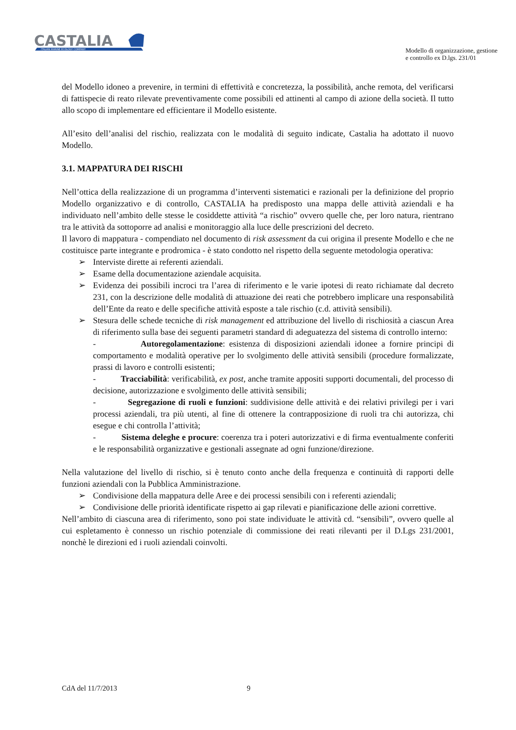CASTALIA
ITALIAN MARINE ECOLOGY COMPANY
Modello di organizzazione, gestione
e controllo ex D.lgs. 231/01
del Modello idoneo a prevenire, in termini di effettività e concretezza, la possibilità, anche remota, del verificarsi di fattispecie di reato rilevate preventivamente come possibili ed attinenti al campo di azione della società. Il tutto allo scopo di implementare ed efficientare il Modello esistente.
All’esito dell’analisi del rischio, realizzata con le modalità di seguito indicate, Castalia ha adottato il nuovo Modello.
3.1. MAPPATURA DEI RISCHI
Nell’ottica della realizzazione di un programma d’interventi sistematici e razionali per la definizione del proprio Modello organizzativo e di controllo, CASTALIA ha predisposto una mappa delle attività aziendali e ha individuato nell’ambito delle stesse le cosiddette attività “a rischio” ovvero quelle che, per loro natura, rientrano tra le attività da sottoporre ad analisi e monitoraggio alla luce delle prescrizioni del decreto.
Il lavoro di mappatura - compendiato nel documento di risk assessment da cui origina il presente Modello e che ne costituisce parte integrante e prodromica - è stato condotto nel rispetto della seguente metodologia operativa:
➢ Interviste dirette ai referenti aziendali.
➢ Esame della documentazione aziendale acquisita.
➢ Evidenza dei possibili incroci tra l’area di riferimento e le varie ipotesi di reato richiamate dal decreto 231, con la descrizione delle modalità di attuazione dei reati che potrebbero implicare una responsabilità dell’Ente da reato e delle specifiche attività esposte a tale rischio (c.d. attività sensibili).
➢ Stesura delle schede tecniche di risk management ed attribuzione del livello di rischiosità a ciascun Area di riferimento sulla base dei seguenti parametri standard di adeguatezza del sistema di controllo interno:
- Autoregolamentazione: esistenza di disposizioni aziendali idonee a fornire principi di comportamento e modalità operative per lo svolgimento delle attività sensibili (procedure formalizzate, prassi di lavoro e controlli esistenti;
- Tracciabilità: verificabilità, ex post, anche tramite appositi supporti documentali, del processo di decisione, autorizzazione e svolgimento delle attività sensibili;
- Segregazione di ruoli e funzioni: suddivisione delle attività e dei relativi privilegi per i vari processi aziendali, tra più utenti, al fine di ottenere la contrapposizione di ruoli tra chi autorizza, chi esegue e chi controlla l’attività;
- Sistema deleghe e procure: coerenza tra i poteri autorizzativi e di firma eventualmente conferiti e le responsabilità organizzative e gestionali assegnate ad ogni funzione/direzione.
Nella valutazione del livello di rischio, si è tenuto conto anche della frequenza e continuità di rapporti delle funzioni aziendali con la Pubblica Amministrazione.
➢ Condivisione della mappatura delle Aree e dei processi sensibili con i referenti aziendali;
➢ Condivisione delle priorità identificate rispetto ai gap rilevati e pianificazione delle azioni correttive.
Nell’ambito di ciascuna area di riferimento, sono poi state individuate le attività cd. “sensibili”, ovvero quelle al cui espletamento è connesso un rischio potenziale di commissione dei reati rilevanti per il D.Lgs 231/2001, nonchè le direzioni ed i ruoli aziendali coinvolti.
CdA del 11/7/2013 9